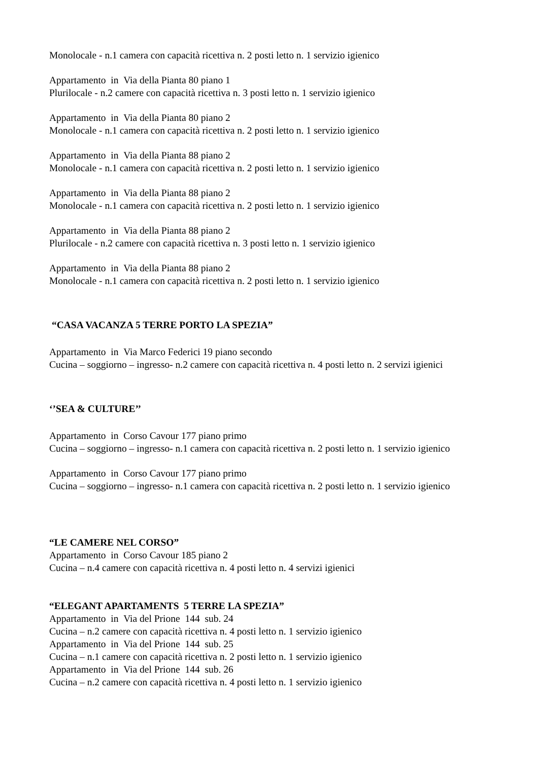Monolocale - n.1 camera con capacità ricettiva n. 2 posti letto n. 1 servizio igienico
Appartamento in Via della Pianta 80 piano 1
Plurilocale - n.2 camere con capacità ricettiva n. 3 posti letto n. 1 servizio igienico
Appartamento in Via della Pianta 80 piano 2
Monolocale - n.1 camera con capacità ricettiva n. 2 posti letto n. 1 servizio igienico
Appartamento in Via della Pianta 88 piano 2
Monolocale - n.1 camera con capacità ricettiva n. 2 posti letto n. 1 servizio igienico
Appartamento in Via della Pianta 88 piano 2
Monolocale - n.1 camera con capacità ricettiva n. 2 posti letto n. 1 servizio igienico
Appartamento in Via della Pianta 88 piano 2
Plurilocale - n.2 camere con capacità ricettiva n. 3 posti letto n. 1 servizio igienico
Appartamento in Via della Pianta 88 piano 2
Monolocale - n.1 camera con capacità ricettiva n. 2 posti letto n. 1 servizio igienico
“CASA VACANZA 5 TERRE PORTO LA SPEZIA”
Appartamento in Via Marco Federici 19 piano secondo
Cucina – soggiorno – ingresso- n.2 camere con capacità ricettiva n. 4 posti letto n. 2 servizi igienici
‘’SEA & CULTURE’’
Appartamento in Corso Cavour 177 piano primo
Cucina – soggiorno – ingresso- n.1 camera con capacità ricettiva n. 2 posti letto n. 1 servizio igienico
Appartamento in Corso Cavour 177 piano primo
Cucina – soggiorno – ingresso- n.1 camera con capacità ricettiva n. 2 posti letto n. 1 servizio igienico
“LE CAMERE NEL CORSO”
Appartamento in Corso Cavour 185 piano 2
Cucina – n.4 camere con capacità ricettiva n. 4 posti letto n. 4 servizi igienici
“ELEGANT APARTAMENTS 5 TERRE LA SPEZIA”
Appartamento in Via del Prione 144 sub. 24
Cucina – n.2 camere con capacità ricettiva n. 4 posti letto n. 1 servizio igienico
Appartamento in Via del Prione 144 sub. 25
Cucina – n.1 camere con capacità ricettiva n. 2 posti letto n. 1 servizio igienico
Appartamento in Via del Prione 144 sub. 26
Cucina – n.2 camere con capacità ricettiva n. 4 posti letto n. 1 servizio igienico